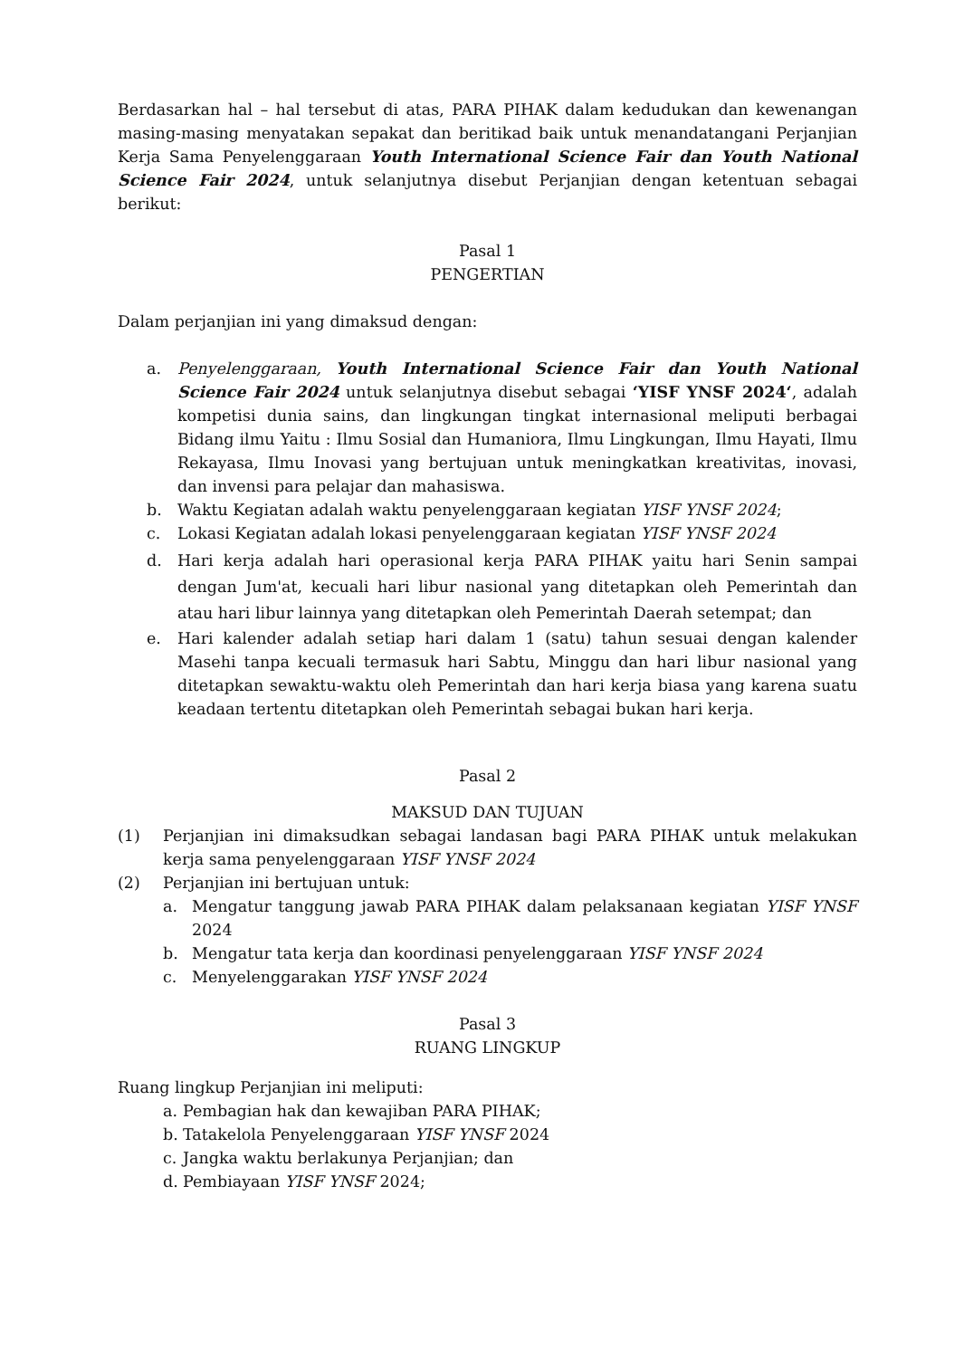Berdasarkan hal – hal tersebut di atas, PARA PIHAK dalam kedudukan dan kewenangan masing-masing menyatakan sepakat dan beritikad baik untuk menandatangani Perjanjian Kerja Sama Penyelenggaraan Youth International Science Fair dan Youth National Science Fair 2024, untuk selanjutnya disebut Perjanjian dengan ketentuan sebagai berikut:
Pasal 1
PENGERTIAN
Dalam perjanjian ini yang dimaksud dengan:
a. Penyelenggaraan, Youth International Science Fair dan Youth National Science Fair 2024 untuk selanjutnya disebut sebagai ‘YISF YNSF 2024‘, adalah kompetisi dunia sains, dan lingkungan tingkat internasional meliputi berbagai Bidang ilmu Yaitu : Ilmu Sosial dan Humaniora, Ilmu Lingkungan, Ilmu Hayati, Ilmu Rekayasa, Ilmu Inovasi yang bertujuan untuk meningkatkan kreativitas, inovasi, dan invensi para pelajar dan mahasiswa.
b. Waktu Kegiatan adalah waktu penyelenggaraan kegiatan YISF YNSF 2024;
c. Lokasi Kegiatan adalah lokasi penyelenggaraan kegiatan YISF YNSF 2024
d. Hari kerja adalah hari operasional kerja PARA PIHAK yaitu hari Senin sampai dengan Jum'at, kecuali hari libur nasional yang ditetapkan oleh Pemerintah dan atau hari libur lainnya yang ditetapkan oleh Pemerintah Daerah setempat; dan
e. Hari kalender adalah setiap hari dalam 1 (satu) tahun sesuai dengan kalender Masehi tanpa kecuali termasuk hari Sabtu, Minggu dan hari libur nasional yang ditetapkan sewaktu-waktu oleh Pemerintah dan hari kerja biasa yang karena suatu keadaan tertentu ditetapkan oleh Pemerintah sebagai bukan hari kerja.
Pasal 2
MAKSUD DAN TUJUAN
(1) Perjanjian ini dimaksudkan sebagai landasan bagi PARA PIHAK untuk melakukan kerja sama penyelenggaraan YISF YNSF 2024
(2) Perjanjian ini bertujuan untuk:
a. Mengatur tanggung jawab PARA PIHAK dalam pelaksanaan kegiatan YISF YNSF 2024
b. Mengatur tata kerja dan koordinasi penyelenggaraan YISF YNSF 2024
c. Menyelenggarakan YISF YNSF 2024
Pasal 3
RUANG LINGKUP
Ruang lingkup Perjanjian ini meliputi:
a. Pembagian hak dan kewajiban PARA PIHAK;
b. Tatakelola Penyelenggaraan YISF YNSF 2024
c. Jangka waktu berlakunya Perjanjian; dan
d. Pembiayaan YISF YNSF 2024;